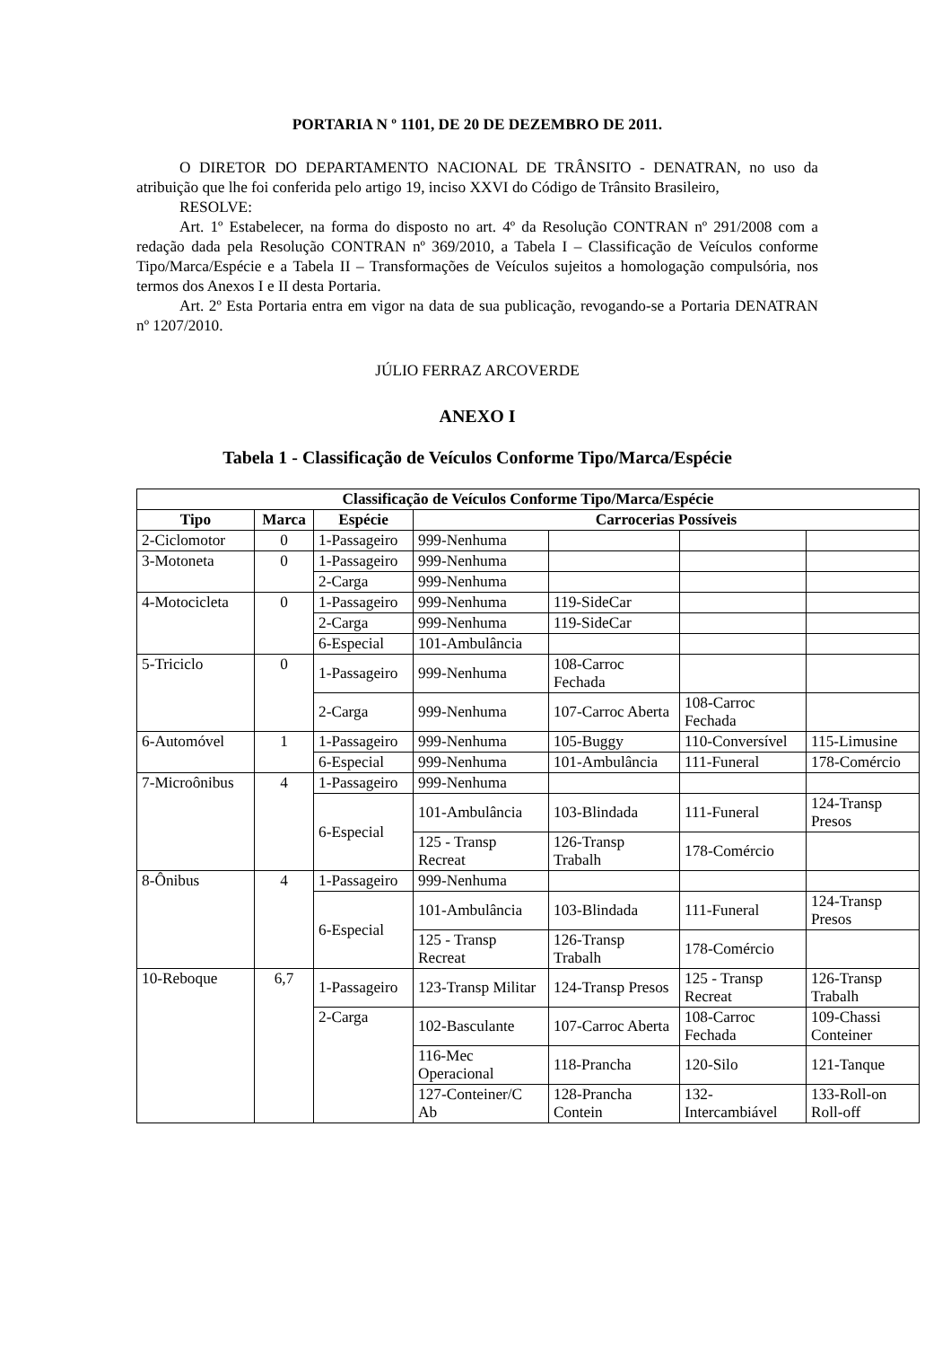PORTARIA N º 1101, DE 20 DE DEZEMBRO DE 2011.
O DIRETOR DO DEPARTAMENTO NACIONAL DE TRÂNSITO - DENATRAN, no uso da atribuição que lhe foi conferida pelo artigo 19, inciso XXVI do Código de Trânsito Brasileiro,
RESOLVE:
Art. 1º Estabelecer, na forma do disposto no art. 4º da Resolução CONTRAN nº 291/2008 com a redação dada pela Resolução CONTRAN nº 369/2010, a Tabela I – Classificação de Veículos conforme Tipo/Marca/Espécie e a Tabela II – Transformações de Veículos sujeitos a homologação compulsória, nos termos dos Anexos I e II desta Portaria.
Art. 2º Esta Portaria entra em vigor na data de sua publicação, revogando-se a Portaria DENATRAN nº 1207/2010.
JÚLIO FERRAZ ARCOVERDE
ANEXO I
Tabela 1 - Classificação de Veículos Conforme Tipo/Marca/Espécie
| Classificação de Veículos Conforme Tipo/Marca/Espécie | | | | | | |
| --- | --- | --- | --- | --- | --- | --- |
| Tipo | Marca | Espécie | Carrocerias Possíveis | | | |
| 2-Ciclomotor | 0 | 1-Passageiro | 999-Nenhuma | | | |
| 3-Motoneta | 0 | 1-Passageiro | 999-Nenhuma | | | |
| | | 2-Carga | 999-Nenhuma | | | |
| 4-Motocicleta | 0 | 1-Passageiro | 999-Nenhuma | 119-SideCar | | |
| | | 2-Carga | 999-Nenhuma | 119-SideCar | | |
| | | 6-Especial | 101-Ambulância | | | |
| 5-Triciclo | 0 | 1-Passageiro | 999-Nenhuma | 108-Carroc Fechada | | |
| | | 2-Carga | 999-Nenhuma | 107-Carroc Aberta | 108-Carroc Fechada | |
| 6-Automóvel | 1 | 1-Passageiro | 999-Nenhuma | 105-Buggy | 110-Conversível | 115-Limusine |
| | | 6-Especial | 999-Nenhuma | 101-Ambulância | 111-Funeral | 178-Comércio |
| 7-Microônibus | 4 | 1-Passageiro | 999-Nenhuma | | | |
| | | 6-Especial | 101-Ambulância | 103-Blindada | 111-Funeral | 124-Transp Presos |
| | | | 125 - Transp Recreat | 126-Transp Trabalh | 178-Comércio | |
| 8-Ônibus | 4 | 1-Passageiro | 999-Nenhuma | | | |
| | | 6-Especial | 101-Ambulância | 103-Blindada | 111-Funeral | 124-Transp Presos |
| | | | 125 - Transp Recreat | 126-Transp Trabalh | 178-Comércio | |
| 10-Reboque | 6,7 | 1-Passageiro | 123-Transp Militar | 124-Transp Presos | 125 - Transp Recreat | 126-Transp Trabalh |
| | | 2-Carga | 102-Basculante | 107-Carroc Aberta | 108-Carroc Fechada | 109-Chassi Conteiner |
| | | | 116-Mec Operacional | 118-Prancha | 120-Silo | 121-Tanque |
| | | | 127-Conteiner/C Ab | 128-Prancha Contein | 132-Intercambiável | 133-Roll-on Roll-off |